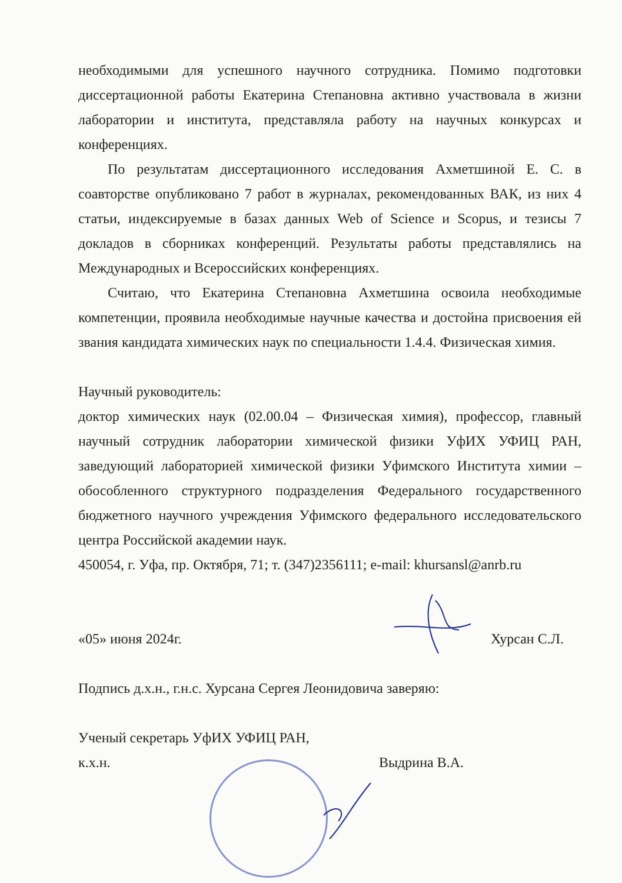необходимыми для успешного научного сотрудника. Помимо подготовки диссертационной работы Екатерина Степановна активно участвовала в жизни лаборатории и института, представляла работу на научных конкурсах и конференциях.
По результатам диссертационного исследования Ахметшиной Е. С. в соавторстве опубликовано 7 работ в журналах, рекомендованных ВАК, из них 4 статьи, индексируемые в базах данных Web of Science и Scopus, и тезисы 7 докладов в сборниках конференций. Результаты работы представлялись на Международных и Всероссийских конференциях.
Считаю, что Екатерина Степановна Ахметшина освоила необходимые компетенции, проявила необходимые научные качества и достойна присвоения ей звания кандидата химических наук по специальности 1.4.4. Физическая химия.
Научный руководитель:
доктор химических наук (02.00.04 – Физическая химия), профессор, главный научный сотрудник лаборатории химической физики УфИХ УФИЦ РАН, заведующий лабораторией химической физики Уфимского Института химии – обособленного структурного подразделения Федерального государственного бюджетного научного учреждения Уфимского федерального исследовательского центра Российской академии наук.
450054, г. Уфа, пр. Октября, 71; т. (347)2356111; e-mail: khursansl@anrb.ru
«05» июня 2024г. Хурсан С.Л.
Подпись д.х.н., г.н.с. Хурсана Сергея Леонидовича заверяю:
Ученый секретарь УфИХ УФИЦ РАН,
к.х.н. Выдрина В.А.